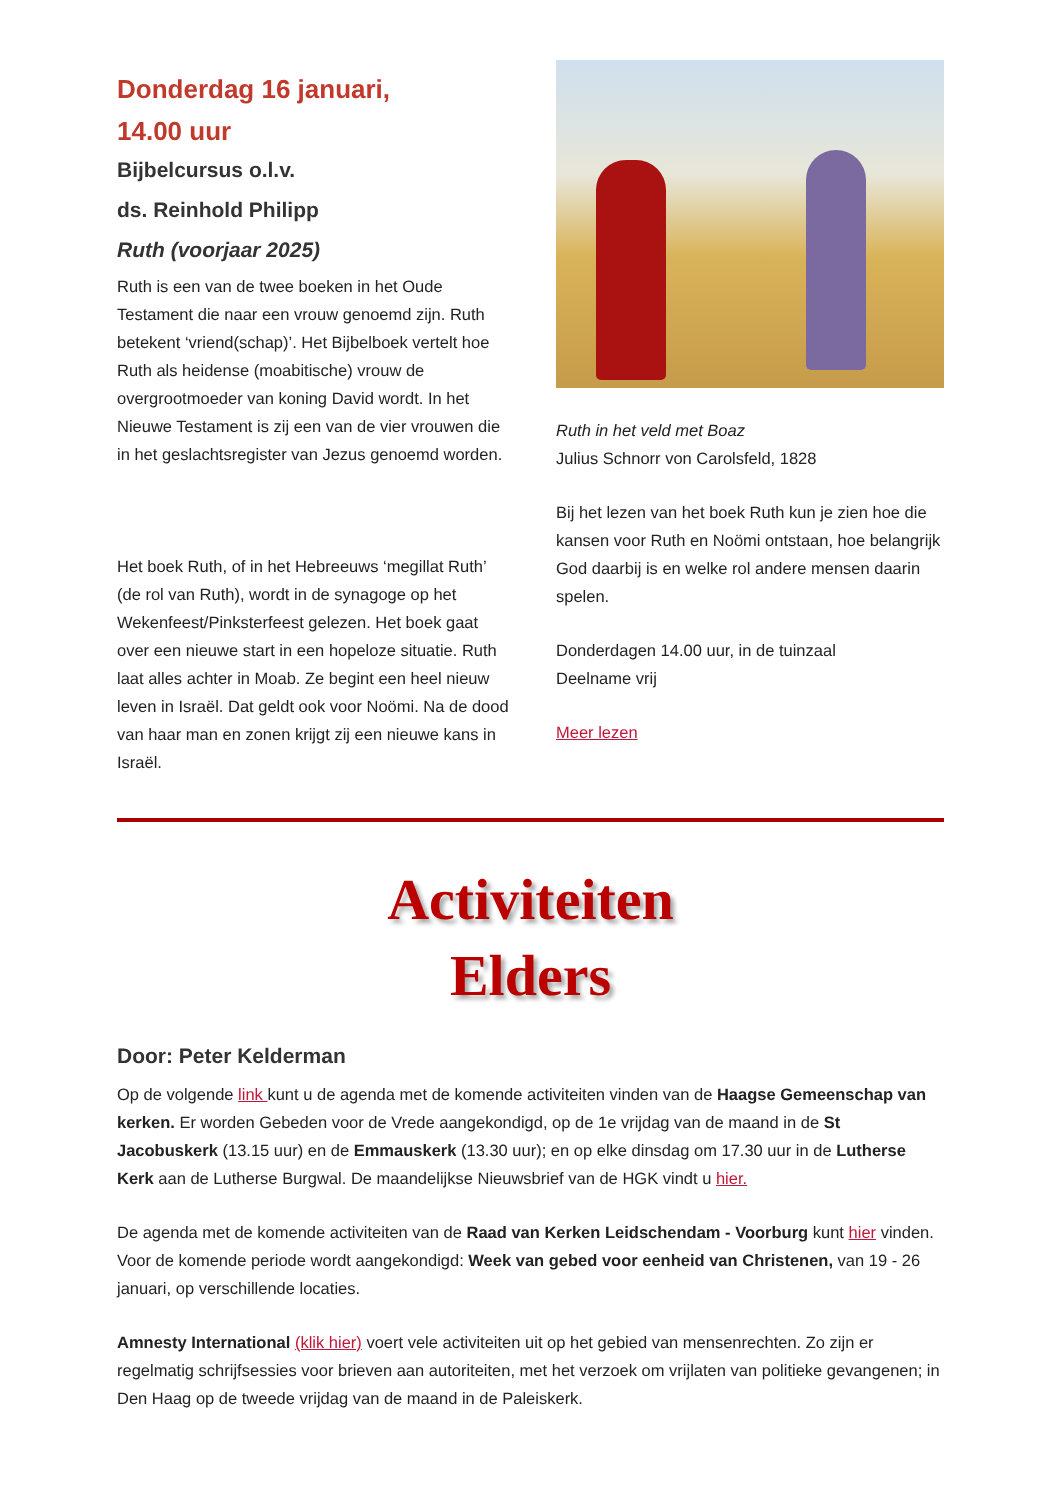Donderdag 16 januari,
14.00 uur
Bijbelcursus o.l.v.
ds. Reinhold Philipp
Ruth (voorjaar 2025)
Ruth is een van de twee boeken in het Oude Testament die naar een vrouw genoemd zijn. Ruth betekent ‘vriend(schap)’. Het Bijbelboek vertelt hoe Ruth als heidense (moabitische) vrouw de overgrootmoeder van koning David wordt. In het Nieuwe Testament is zij een van de vier vrouwen die in het geslachtsregister van Jezus genoemd worden.
Het boek Ruth, of in het Hebreeuws ‘megillat Ruth’ (de rol van Ruth), wordt in de synagoge op het Wekenfeest/Pinksterfeest gelezen. Het boek gaat over een nieuwe start in een hopeloze situatie. Ruth laat alles achter in Moab. Ze begint een heel nieuw leven in Israël. Dat geldt ook voor Noömi. Na de dood van haar man en zonen krijgt zij een nieuwe kans in Israël.
Ruth in het veld met Boaz
Julius Schnorr von Carolsfeld, 1828
Bij het lezen van het boek Ruth kun je zien hoe die kansen voor Ruth en Noömi ontstaan, hoe belangrijk God daarbij is en welke rol andere mensen daarin spelen.
Donderdagen 14.00 uur, in de tuinzaal
Deelname vrij
Meer lezen
Activiteiten
Elders
Door: Peter Kelderman
Op de volgende link kunt u de agenda met de komende activiteiten vinden van de Haagse Gemeenschap van kerken. Er worden Gebeden voor de Vrede aangekondigd, op de 1e vrijdag van de maand in de St Jacobuskerk (13.15 uur) en de Emmauskerk (13.30 uur); en op elke dinsdag om 17.30 uur in de Lutherse Kerk aan de Lutherse Burgwal. De maandelijkse Nieuwsbrief van de HGK vindt u hier.
De agenda met de komende activiteiten van de Raad van Kerken Leidschendam - Voorburg kunt hier vinden. Voor de komende periode wordt aangekondigd: Week van gebed voor eenheid van Christenen, van 19 - 26 januari, op verschillende locaties.
Amnesty International (klik hier) voert vele activiteiten uit op het gebied van mensenrechten. Zo zijn er regelmatig schrijfsessies voor brieven aan autoriteiten, met het verzoek om vrijlaten van politieke gevangenen; in Den Haag op de tweede vrijdag van de maand in de Paleiskerk.